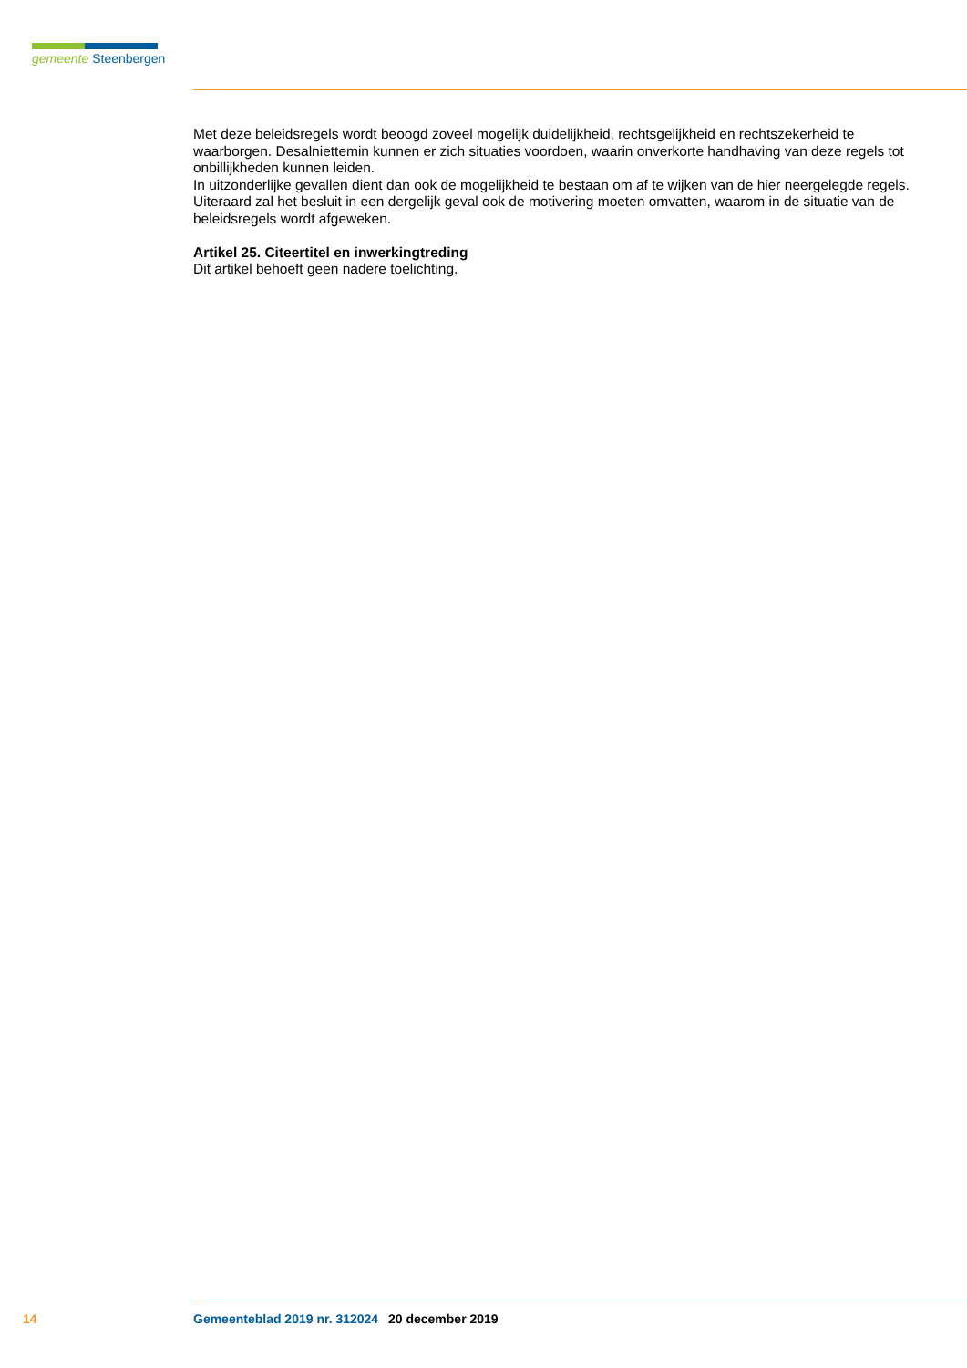gemeente Steenbergen
Met deze beleidsregels wordt beoogd zoveel mogelijk duidelijkheid, rechtsgelijkheid en rechtszekerheid te waarborgen. Desalniettemin kunnen er zich situaties voordoen, waarin onverkorte handhaving van deze regels tot onbillijkheden kunnen leiden.
In uitzonderlijke gevallen dient dan ook de mogelijkheid te bestaan om af te wijken van de hier neergelegde regels. Uiteraard zal het besluit in een dergelijk geval ook de motivering moeten omvatten, waarom in de situatie van de beleidsregels wordt afgeweken.
Artikel 25. Citeertitel en inwerkingtreding
Dit artikel behoeft geen nadere toelichting.
14 Gemeenteblad 2019 nr. 312024 20 december 2019